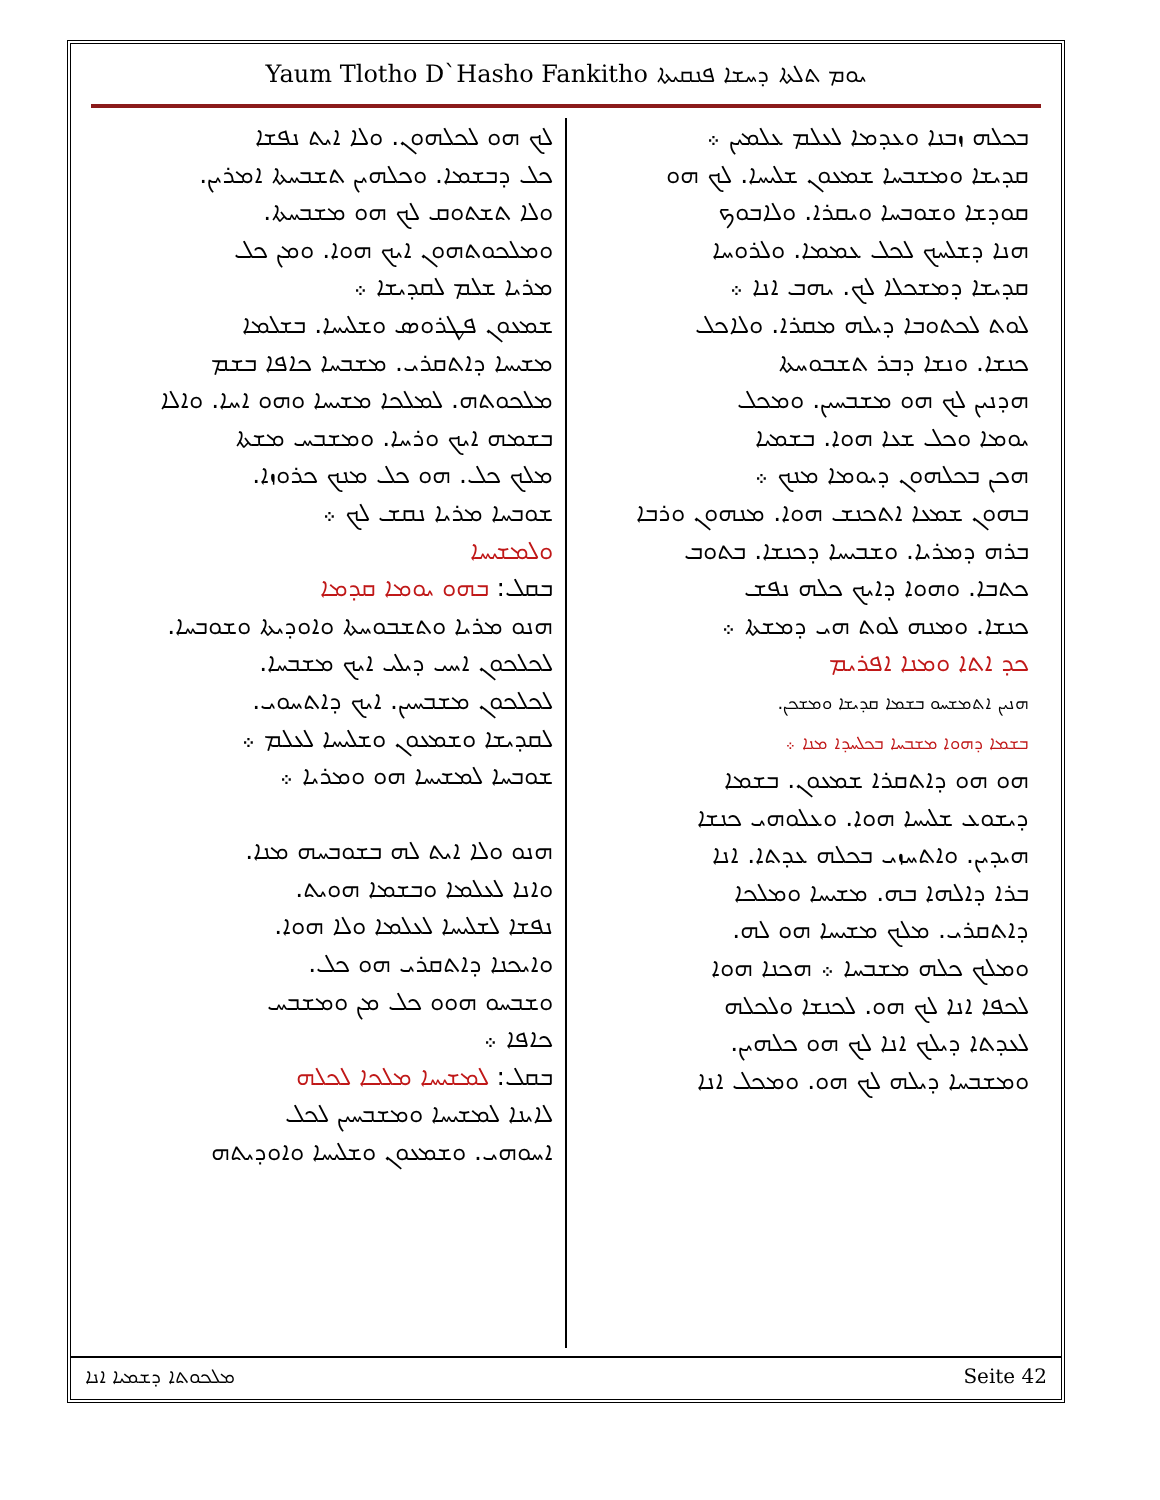Yaum Tlotho D`Hasho Fankitho ܝܘܡ ܬܠܬܐ ܕܚܫܐ ܦܢܩܝܬܐ
ܒܟܠܗ ܙܒܢܐ ܘܥܕܡܐ ܠܥܠܡ ܥܠܡܝܢ ܀
ܩܕܝܫܐ ܘܡܫܒܚܐ ܫܡܥܘܢ ܫܠܝܚܐ. ܠܟ ܗܘ
ܩܘܕܫܐ ܘܫܘܒܚܐ ܘܝܩܪܐ. ܘܠܐܒܘܟ
ܗܢܐ ܕܫܠܚܟ ܠܟܠ ܥܡܡܐ. ܘܠܪܘܚܐ
ܩܕܝܫܐ ܕܡܫܟܠܐ ܠܟ. ܝܗܒ ܐܢܐ ܀
ܠܘܬ ܠܟܬܘܒܐ ܕܝܠܗ ܡܩܪܐ. ܘܠܐܟܠ
ܟܢܫܐ. ܘܢܫܐ ܕܒܪ ܬܫܒܘܚܬܐ
ܗܕܢܝܢ ܠܟ ܗܘ ܡܫܒܚܝܢ. ܘܡܟܠ
ܝܘܡܐ ܘܟܠ ܫܥܐ ܗܘܐ. ܒܫܡܝܐ
ܗܟܢ ܒܟܠܗܘܢ ܕܝܘܡܐ ܡܢܟ ܀
ܒܗܘܢ ܫܡܥܐ ܐܬܟܢܫ ܗܘܐ. ܡܢܗܘܢ ܘܪܒܐ
ܒܪܗ ܕܡܪܝܐ. ܘܫܒܝܚܐ ܕܟܢܫܐ. ܒܬܘܒ
ܟܬܒܐ. ܘܗܘܐ ܕܐܝܟ ܟܠܗ ܢܦܫ
ܟܢܫܐ. ܘܡܢܗ ܠܘܬ ܗܝ ܕܡܫܬܐ ܀
ܟܕ ܐܬܐ ܘܡܢܐ ܐܦܪܝܡ
ܗܢܝܢ ܐܬܡܫܚܘ ܒܫܡܐ ܩܕܝܫܐ ܘܡܫܟܢ.
ܒܫܡܐ ܕܗܘܐ ܡܫܒܚܐ ܒܟܠܚܕܐ ܡܢܐ ܀
ܗܘ ܗܘ ܕܐܬܩܪܐ ܫܡܥܘܢ. ܒܫܡܐ
ܕܝܫܘܥ ܫܠܝܚܐ ܗܘܐ. ܘܥܠܘܗܝ ܟܢܫܐ
ܗܝܕܝܢ. ܘܐܬܚܙܝ ܒܟܠܗ ܥܕܬܐ. ܐܢܐ
ܒܪܐ ܕܐܠܗܐ ܒܗ. ܡܫܝܚܐ ܘܡܠܟܐ
ܕܐܬܩܪܝ. ܡܠܟ ܡܫܝܚܐ ܗܘ ܠܗ.
ܘܡܠܟ ܟܠܗ ܡܫܒܚܐ ܀ ܗܟܢܐ ܗܘܐ
ܠܟܦܐ ܐܢܐ ܠܟ ܗܘ. ܠܟܢܫܐ ܘܠܟܠܗ
ܠܥܕܬܐ ܕܝܠܟ ܐܢܐ ܠܟ ܗܘ ܟܠܗܝܢ.
ܘܡܫܒܚܐ ܕܝܠܗ ܠܟ ܗܘ. ܘܡܟܠ ܐܢܐ
ܠܟ ܗܘ ܠܟܠܗܘܢ. ܘܠܐ ܐܝܬ ܢܦܫܐ
ܟܠ ܕܒܫܡܐ. ܘܟܠܗܝܢ ܬܫܒܚܬܐ ܐܡܪܝܢ.
ܘܠܐ ܬܫܬܘܩ ܠܟ ܗܘ ܡܫܒܚܬܐ.
ܘܡܠܟܘܬܗܘܢ ܐܝܟ ܗܘܐ. ܘܡܢ ܟܠ
ܡܪܝܐ ܫܠܡ ܠܩܕܝܫܐ ܀
ܫܡܥܘܢ ܦܛܪܘܣ ܘܫܠܝܚܐ. ܒܫܠܡܐ
ܡܫܝܚܐ ܕܐܬܩܪܝ. ܡܫܒܚܐ ܟܐܦܐ ܒܫܡ
ܡܠܟܘܬܗ. ܠܡܠܟܐ ܡܫܝܚܐ ܘܗܘ ܐܚܐ. ܘܐܠܐ
ܒܫܡܗ ܐܝܟ ܘܪܚܐ. ܘܡܫܒܚ ܡܫܬܐ
ܡܠܟ ܟܠ. ܗܘ ܟܠ ܡܢܟ ܟܪܘܙܐ.
ܫܘܒܚܐ ܡܪܝܐ ܢܩܫ ܠܟ ܀
ܘܠܡܫܝܚܐ
ܒܩܠ: ܒܗܘ ܝܘܡܐ ܩܕܡܐ
ܗܢܘ ܡܪܝܐ ܘܬܫܒܘܚܬܐ ܘܐܘܕܝܬܐ ܘܫܘܒܚܐ.
ܠܟܠܟܘܢ ܐܚܝ ܕܝܠܝ ܐܝܟ ܡܫܒܚܐ.
ܠܟܠܟܘܢ ܡܫܒܚܝܢ. ܐܝܟ ܕܐܬܚܘܝ.
ܠܩܕܝܫܐ ܘܫܡܥܘܢ ܘܫܠܝܚܐ ܠܥܠܡ ܀
ܫܘܒܚܐ ܠܡܫܝܚܐ ܗܘ ܘܡܪܝܐ ܀
ܗܢܘ ܘܠܐ ܐܝܬ ܠܗ ܒܫܘܒܚܗ ܡܢܐ.
ܘܐܢܐ ܠܥܠܡܐ ܘܒܫܡܐ ܗܘܝܬ.
ܢܦܫܐ ܠܫܠܝܚܐ ܠܥܠܡܐ ܘܠܐ ܗܘܐ.
ܘܐܝܟܢܐ ܕܐܬܩܪܝ ܗܘ ܟܠ.
ܘܫܒܚܘ ܗܘܘ ܟܠ ܡܢ ܘܡܫܒܚ
ܟܐܦܐ ܀
ܒܩܠ: ܠܡܫܝܚܐ ܡܠܟܐ ܠܟܠܗ
ܠܐܝܢܐ ܠܡܫܝܚܐ ܘܡܫܒܚܝܢ ܠܟܠ
ܐܚܘܗܝ. ܘܫܡܥܘܢ ܘܫܠܝܚܐ ܘܐܘܕܝܬܗ
ܡܠܟܘܬܐ ܕܫܡܝܐ ܐܢܐ Seite 42